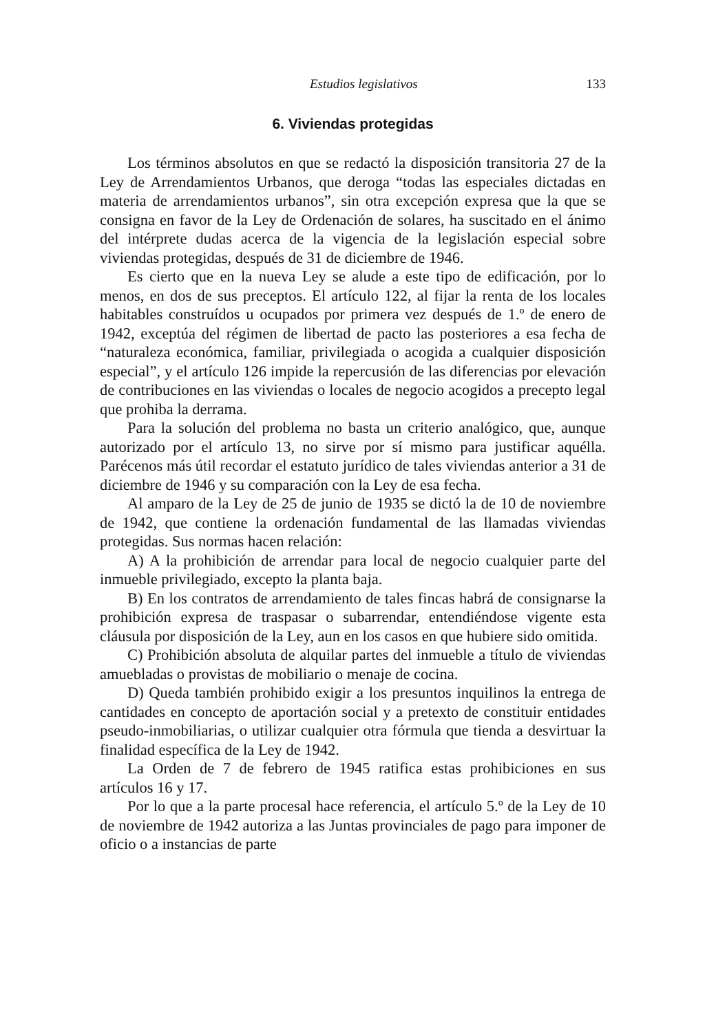Estudios legislativos 133
6. Viviendas protegidas
Los términos absolutos en que se redactó la disposición transitoria 27 de la Ley de Arrendamientos Urbanos, que deroga “todas las especiales dictadas en materia de arrendamientos urbanos”, sin otra excepción expresa que la que se consigna en favor de la Ley de Ordenación de solares, ha suscitado en el ánimo del intérprete dudas acerca de la vigencia de la legislación especial sobre viviendas protegidas, después de 31 de diciembre de 1946.
Es cierto que en la nueva Ley se alude a este tipo de edificación, por lo menos, en dos de sus preceptos. El artículo 122, al fijar la renta de los locales habitables construídos u ocupados por primera vez después de 1.º de enero de 1942, exceptúa del régimen de libertad de pacto las posteriores a esa fecha de “naturaleza económica, familiar, privilegiada o acogida a cualquier disposición especial”, y el artículo 126 impide la repercusión de las diferencias por elevación de contribuciones en las viviendas o locales de negocio acogidos a precepto legal que prohiba la derrama.
Para la solución del problema no basta un criterio analógico, que, aunque autorizado por el artículo 13, no sirve por sí mismo para justificar aquélla. Parécenos más útil recordar el estatuto jurídico de tales viviendas anterior a 31 de diciembre de 1946 y su comparación con la Ley de esa fecha.
Al amparo de la Ley de 25 de junio de 1935 se dictó la de 10 de noviembre de 1942, que contiene la ordenación fundamental de las llamadas viviendas protegidas. Sus normas hacen relación:
A) A la prohibición de arrendar para local de negocio cualquier parte del inmueble privilegiado, excepto la planta baja.
B) En los contratos de arrendamiento de tales fincas habrá de consignarse la prohibición expresa de traspasar o subarrendar, entendiéndose vigente esta cláusula por disposición de la Ley, aun en los casos en que hubiere sido omitida.
C) Prohibición absoluta de alquilar partes del inmueble a título de viviendas amuebladas o provistas de mobiliario o menaje de cocina.
D) Queda también prohibido exigir a los presuntos inquilinos la entrega de cantidades en concepto de aportación social y a pretexto de constituir entidades pseudo-inmobiliarias, o utilizar cualquier otra fórmula que tienda a desvirtuar la finalidad específica de la Ley de 1942.
La Orden de 7 de febrero de 1945 ratifica estas prohibiciones en sus artículos 16 y 17.
Por lo que a la parte procesal hace referencia, el artículo 5.º de la Ley de 10 de noviembre de 1942 autoriza a las Juntas provinciales de pago para imponer de oficio o a instancias de parte